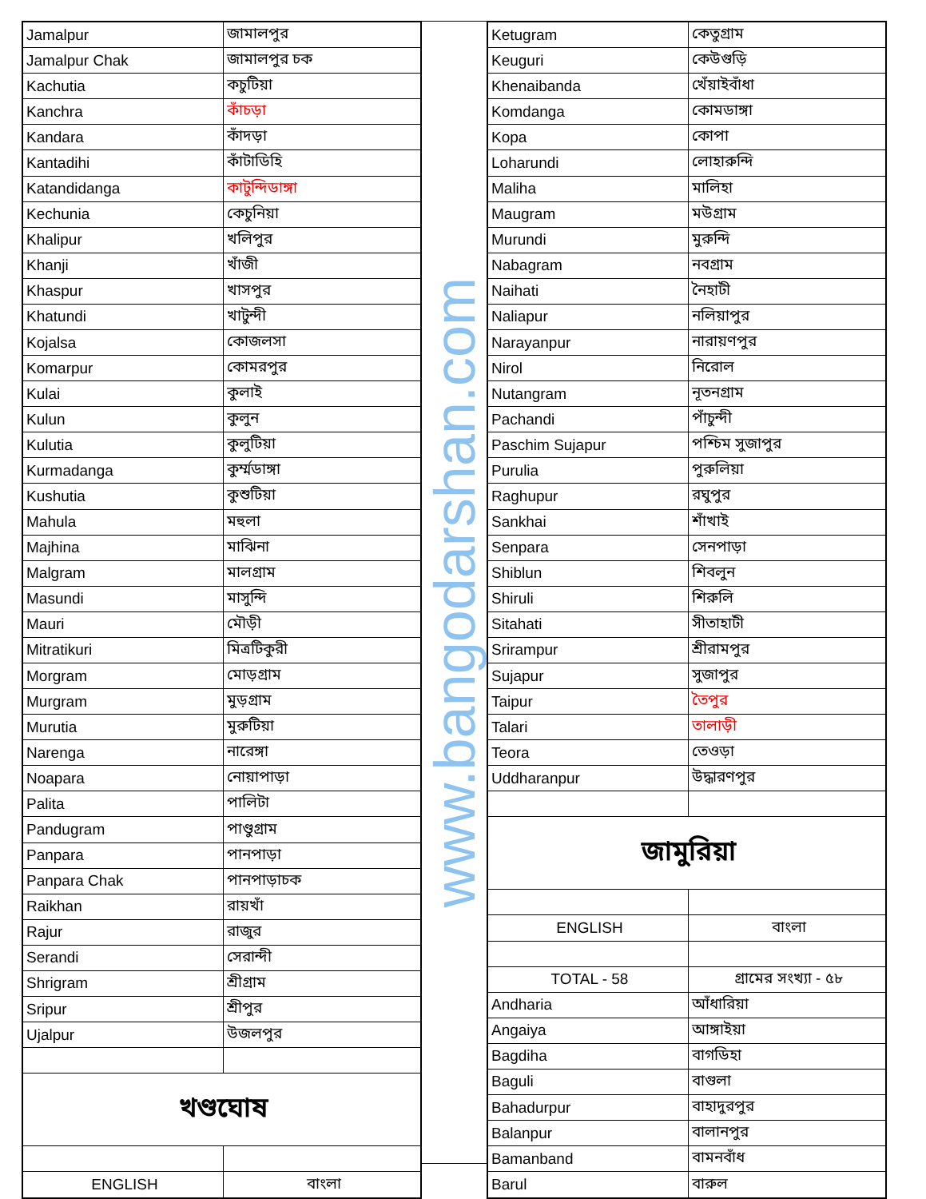| Jamalpur | জামালপুর |
| Jamalpur Chak | জামালপুর চক |
| Kachutia | কচুটিয়া |
| Kanchra | কাঁচড়া |
| Kandara | কাঁদড়া |
| Kantadihi | কাঁটাডিহি |
| Katandidanga | কাটুন্দিডাঙ্গা |
| Kechunia | কেচুনিয়া |
| Khalipur | খলিপুর |
| Khanji | খাঁজী |
| Khaspur | খাসপুর |
| Khatundi | খাটুন্দী |
| Kojalsa | কোজলসা |
| Komarpur | কোমরপুর |
| Kulai | কুলাই |
| Kulun | কুলুন |
| Kulutia | কুলুটিয়া |
| Kurmadanga | কুর্ম্মডাঙ্গা |
| Kushutia | কুশুটিয়া |
| Mahula | মহুলা |
| Majhina | মাঝিনা |
| Malgram | মালগ্রাম |
| Masundi | মাসুন্দি |
| Mauri | মৌড়ী |
| Mitratikuri | মিত্রটিকুরী |
| Morgram | মোড়গ্রাম |
| Murgram | মুড়গ্রাম |
| Murutia | মুরুটিয়া |
| Narenga | নারেঙ্গা |
| Noapara | নোয়াপাড়া |
| Palita | পালিটা |
| Pandugram | পাণ্ডুগ্রাম |
| Panpara | পানপাড়া |
| Panpara Chak | পানপাড়াচক |
| Raikhan | রায়খাঁ |
| Rajur | রাজুর |
| Serandi | সেরান্দী |
| Shrigram | শ্রীগ্রাম |
| Sripur | শ্রীপুর |
| Ujalpur | উজলপুর |
| খণ্ডঘোষ | |
| ENGLISH | বাংলা |
www.bangodarshan.com
| Ketugram | কেতুগ্রাম |
| Keuguri | কেউগুড়ি |
| Khenaibanda | খেঁয়াইবাঁধা |
| Komdanga | কোমডাঙ্গা |
| Kopa | কোপা |
| Loharundi | লোহারুন্দি |
| Maliha | মালিহা |
| Maugram | মউগ্রাম |
| Murundi | মুরুন্দি |
| Nabagram | নবগ্রাম |
| Naihati | নৈহাটী |
| Naliapur | নলিয়াপুর |
| Narayanpur | নারায়ণপুর |
| Nirol | নিরোল |
| Nutangram | নূতনগ্রাম |
| Pachandi | পাঁচুন্দী |
| Paschim Sujapur | পশ্চিম সুজাপুর |
| Purulia | পুরুলিয়া |
| Raghupur | রঘুপুর |
| Sankhai | শাঁখাই |
| Senpara | সেনপাড়া |
| Shiblun | শিবলুন |
| Shiruli | শিরুলি |
| Sitahati | সীতাহাটী |
| Srirampur | শ্রীরামপুর |
| Sujapur | সুজাপুর |
| Taipur | তৈপুর |
| Talari | তালাড়ী |
| Teora | তেওড়া |
| Uddharanpur | উদ্ধারণপুর |
| জামুরিয়া | |
| ENGLISH | বাংলা |
| TOTAL - 58 | গ্রামের সংখ্যা - ৫৮ |
| Andharia | আঁধারিয়া |
| Angaiya | আঙ্গাইয়া |
| Bagdiha | বাগডিহা |
| Baguli | বাগুলা |
| Bahadurpur | বাহাদুরপুর |
| Balanpur | বালানপুর |
| Bamanband | বামনবাঁধ |
| Barul | বারুল |